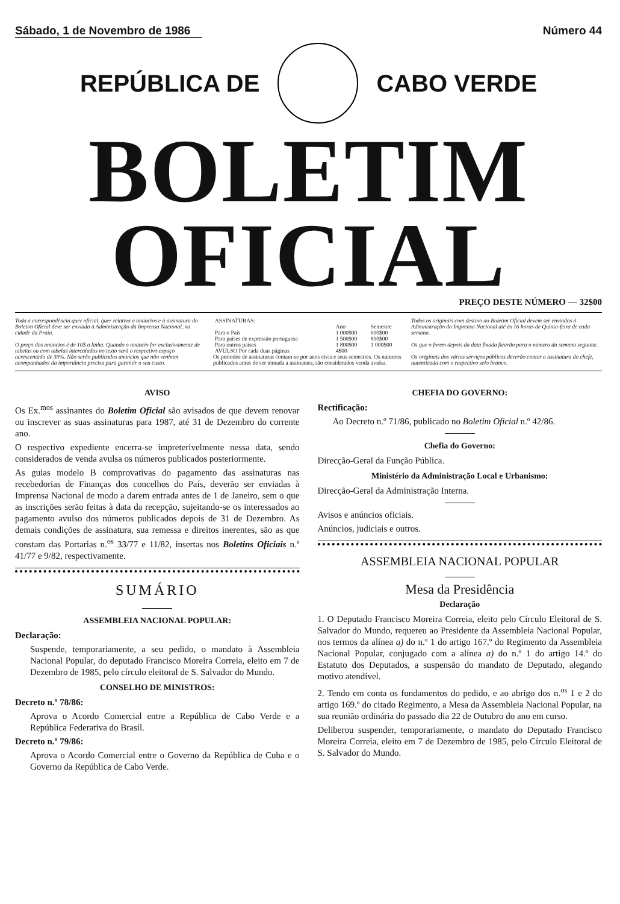Sábado, 1 de Novembro de 1986 Número 44
REPÚBLICA DE CABO VERDE
BOLETIM OFICIAL
PREÇO DESTE NÚMERO — 32$00
Toda a correspondência quer oficial, quer relativa a anúncios e à assinatura do Boletim Oficial deve ser enviada à Administração da Imprensa Nacional, na cidade da Praia.
O preço dos anúncios é de 10$ a linha. Quando o anúncio for exclusivamente de tabelas ou com tabelas intercaladas no texto será o respectivo espaço acrescentado de 30%. Não serão publicados anúncios que não venham acompanhados da importância precisa para garantir o seu custo.
| ASSINATURAS: | | |
| --- | --- | --- |
| | Ano | Semestre |
| Para o País | 1 000$00 | 600$00 |
| Para países de expressão portuguesa | 1 500$00 | 800$00 |
| Para outros países | 1 800$00 | 1 000$00 |
| AVULSO Por cada duas páginas | 4$00 | |
Os períodos de assinaturas contam-se por anos civis e seus semestres. Os números publicados antes de ser tomada a assinatura, são considerados venda avulsa.
Todos os originais com destino ao Boletim Oficial devem ser enviados à Administração da Imprensa Nacional até às 16 horas de Quinta-feira de cada semana.
Os que o forem depois da data fixada ficarão para o número da semana seguinte.
Os originais dos vários serviços públicos deverão conter a assinatura do chefe, autenticada com o respectivo selo branco.
AVISO
Os Ex.<sup>mos</sup> assinantes do Boletim Oficial são avisados de que devem renovar ou inscrever as suas assinaturas para 1987, até 31 de Dezembro do corrente ano.
O respectivo expediente encerra-se impreterivelmente nessa data, sendo considerados de venda avulsa os números publicados posteriormente.
As guias modelo B comprovativas do pagamento das assinaturas nas recebedorias de Finanças dos concelhos do País, deverão ser enviadas à Imprensa Nacional de modo a darem entrada antes de 1 de Janeiro, sem o que as inscrições serão feitas à data da recepção, sujeitando-se os interessados ao pagamento avulso dos números publicados depois de 31 de Dezembro. As demais condições de assinatura, sua remessa e direitos inerentes, são as que constam das Portarias n.<sup>os</sup> 33/77 e 11/82, insertas nos Boletins Oficiais n.º 41/77 e 9/82, respectivamente.
SUMÁRIO
ASSEMBLEIA NACIONAL POPULAR:
Declaração:
Suspende, temporariamente, a seu pedido, o mandato à Assembleia Nacional Popular, do deputado Francisco Moreira Correia, eleito em 7 de Dezembro de 1985, pelo círculo eleitoral de S. Salvador do Mundo.
CONSELHO DE MINISTROS:
Decreto n.º 78/86:
Aprova o Acordo Comercial entre a República de Cabo Verde e a República Federativa do Brasil.
Decreto n.º 79/86:
Aprova o Acordo Comercial entre o Governo da República de Cuba e o Governo da República de Cabo Verde.
CHEFIA DO GOVERNO:
Rectificação:
Ao Decreto n.º 71/86, publicado no Boletim Oficial n.º 42/86.
Chefia do Governo:
Direcção-Geral da Função Pública.
Ministério da Administração Local e Urbanismo:
Direcção-Geral da Administração Interna.
Avisos e anúncios oficiais.
Anúncios, judiciais e outros.
ASSEMBLEIA NACIONAL POPULAR
Mesa da Presidência
Declaração
1. O Deputado Francisco Moreira Correia, eleito pelo Círculo Eleitoral de S. Salvador do Mundo, requereu ao Presidente da Assembleia Nacional Popular, nos termos da alínea a) do n.º 1 do artigo 167.º do Regimento da Assembleia Nacional Popular, conjugado com a alínea a) do n.º 1 do artigo 14.º do Estatuto dos Deputados, a suspensão do mandato de Deputado, alegando motivo atendível.
2. Tendo em conta os fundamentos do pedido, e ao abrigo dos n.<sup>os</sup> 1 e 2 do artigo 169.º do citado Regimento, a Mesa da Assembleia Nacional Popular, na sua reunião ordinária do passado dia 22 de Outubro do ano em curso.
Deliberou suspender, temporariamente, o mandato do Deputado Francisco Moreira Correia, eleito em 7 de Dezembro de 1985, pelo Círculo Eleitoral de S. Salvador do Mundo.